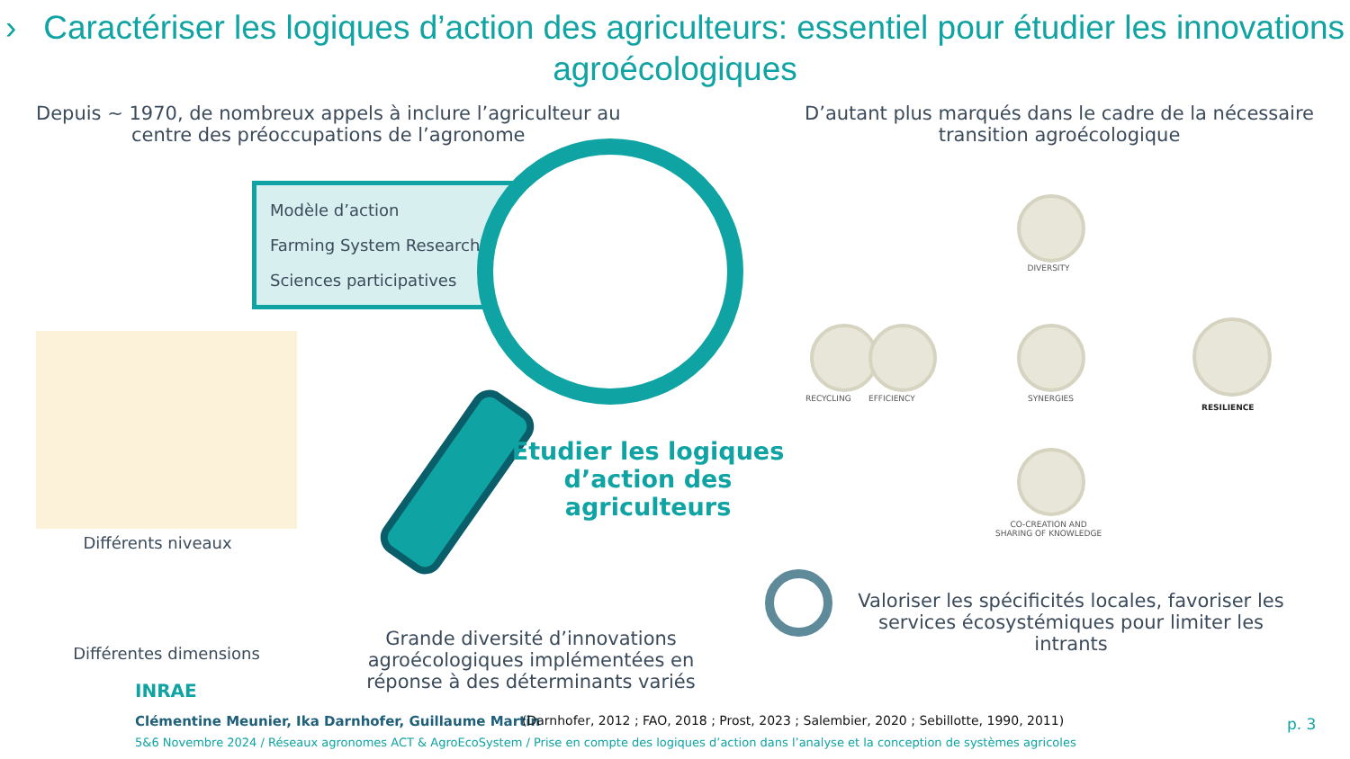› Caractériser les logiques d’action des agriculteurs: essentiel pour étudier les innovations agroécologiques
Depuis ~ 1970, de nombreux appels à inclure l’agriculteur au
centre des préoccupations de l’agronome
D’autant plus marqués dans le cadre de la nécessaire
transition agroécologique
Modèle d’action
Farming System Research
Sciences participatives
Différents niveaux
Différentes dimensions
Etudier les logiques d’action des agriculteurs
Grande diversité d’innovations agroécologiques implémentées en réponse à des déterminants variés
Valoriser les spécificités locales, favoriser les services écosystémiques pour limiter les intrants
DIVERSITY
RECYCLING EFFICIENCY SYNERGIES
RESILIENCE
CO-CREATION AND
SHARING OF KNOWLEDGE
INRAE
Clémentine Meunier, Ika Darnhofer, Guillaume Martin
(Darnhofer, 2012 ; FAO, 2018 ; Prost, 2023 ; Salembier, 2020 ; Sebillotte, 1990, 2011)
p. 3
5&6 Novembre 2024 / Réseaux agronomes ACT & AgroEcoSystem / Prise en compte des logiques d’action dans l’analyse et la conception de systèmes agricoles